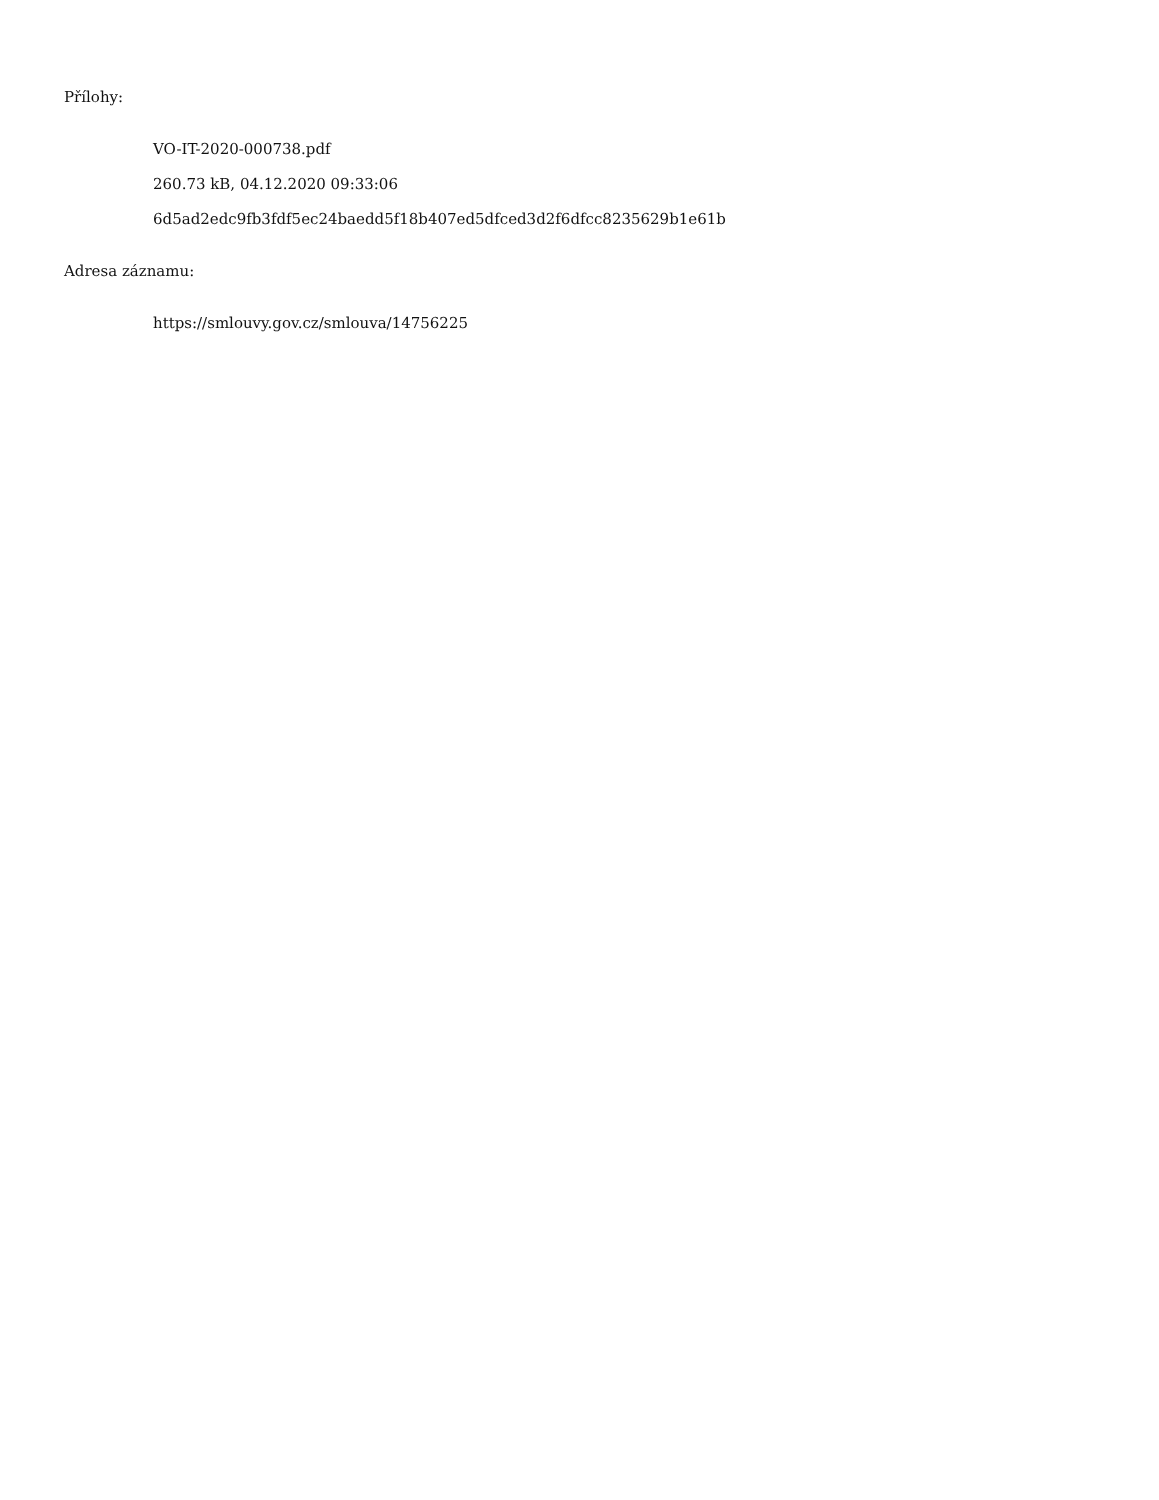Přílohy:
VO-IT-2020-000738.pdf
260.73 kB, 04.12.2020 09:33:06
6d5ad2edc9fb3fdf5ec24baedd5f18b407ed5dfced3d2f6dfcc8235629b1e61b
Adresa záznamu:
https://smlouvy.gov.cz/smlouva/14756225